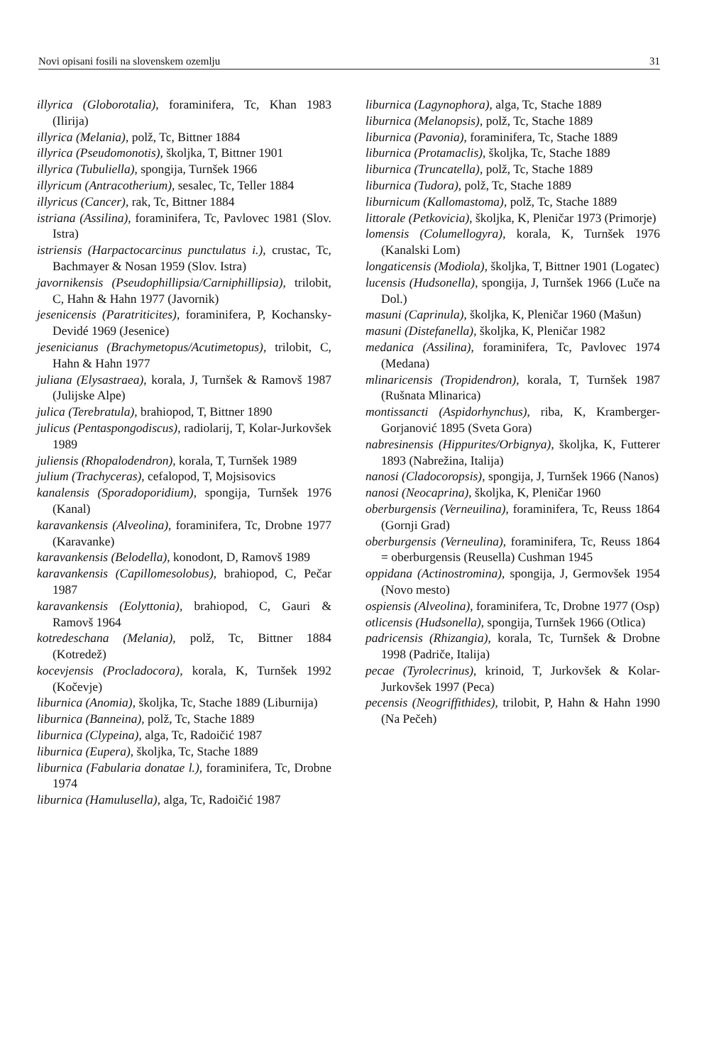Novi opisani fosili na slovenskem ozemlju 31
illyrica (Globorotalia), foraminifera, Tc, Khan 1983 (Ilirija)
illyrica (Melania), polž, Tc, Bittner 1884
illyrica (Pseudomonotis), školjka, T, Bittner 1901
illyrica (Tubuliella), spongija, Turnšek 1966
illyricum (Antracotherium), sesalec, Tc, Teller 1884
illyricus (Cancer), rak, Tc, Bittner 1884
istriana (Assilina), foraminifera, Tc, Pavlovec 1981 (Slov. Istra)
istriensis (Harpactocarcinus punctulatus i.), crustac, Tc, Bachmayer & Nosan 1959 (Slov. Istra)
javornikensis (Pseudophillipsia/Carniphillipsia), trilobit, C, Hahn & Hahn 1977 (Javornik)
jesenicensis (Paratriticites), foraminifera, P, Kochansky-Devidé 1969 (Jesenice)
jesenicianus (Brachymetopus/Acutimetopus), trilobit, C, Hahn & Hahn 1977
juliana (Elysastraea), korala, J, Turnšek & Ramovš 1987 (Julijske Alpe)
julica (Terebratula), brahiopod, T, Bittner 1890
julicus (Pentaspongodiscus), radiolarij, T, Kolar-Jurkovšek 1989
juliensis (Rhopalodendron), korala, T, Turnšek 1989
julium (Trachyceras), cefalopod, T, Mojsisovics
kanalensis (Sporadoporidium), spongija, Turnšek 1976 (Kanal)
karavankensis (Alveolina), foraminifera, Tc, Drobne 1977 (Karavanke)
karavankensis (Belodella), konodont, D, Ramovš 1989
karavankensis (Capillomesolobus), brahiopod, C, Pečar 1987
karavankensis (Eolyttonia), brahiopod, C, Gauri & Ramovš 1964
kotredeschana (Melania), polž, Tc, Bittner 1884 (Kotredež)
kocevjensis (Procladocora), korala, K, Turnšek 1992 (Kočevje)
liburnica (Anomia), školjka, Tc, Stache 1889 (Liburnija)
liburnica (Banneina), polž, Tc, Stache 1889
liburnica (Clypeina), alga, Tc, Radoičić 1987
liburnica (Eupera), školjka, Tc, Stache 1889
liburnica (Fabularia donatae l.), foraminifera, Tc, Drobne 1974
liburnica (Hamulusella), alga, Tc, Radoičić 1987
liburnica (Lagynophora), alga, Tc, Stache 1889
liburnica (Melanopsis), polž, Tc, Stache 1889
liburnica (Pavonia), foraminifera, Tc, Stache 1889
liburnica (Protamaclis), školjka, Tc, Stache 1889
liburnica (Truncatella), polž, Tc, Stache 1889
liburnica (Tudora), polž, Tc, Stache 1889
liburnicum (Kallomastoma), polž, Tc, Stache 1889
littorale (Petkovicia), školjka, K, Pleničar 1973 (Primorje)
lomensis (Columellogyra), korala, K, Turnšek 1976 (Kanalski Lom)
longaticensis (Modiola), školjka, T, Bittner 1901 (Logatec)
lucensis (Hudsonella), spongija, J, Turnšek 1966 (Luče na Dol.)
masuni (Caprinula), školjka, K, Pleničar 1960 (Mašun)
masuni (Distefanella), školjka, K, Pleničar 1982
medanica (Assilina), foraminifera, Tc, Pavlovec 1974 (Medana)
mlinaricensis (Tropidendron), korala, T, Turnšek 1987 (Rušnata Mlinarica)
montissancti (Aspidorhynchus), riba, K, Kramberger-Gorjanović 1895 (Sveta Gora)
nabresinensis (Hippurites/Orbignya), školjka, K, Futterer 1893 (Nabrežina, Italija)
nanosi (Cladocoropsis), spongija, J, Turnšek 1966 (Nanos)
nanosi (Neocaprina), školjka, K, Pleničar 1960
oberburgensis (Verneuilina), foraminifera, Tc, Reuss 1864 (Gornji Grad)
oberburgensis (Verneulina), foraminifera, Tc, Reuss 1864 = oberburgensis (Reusella) Cushman 1945
oppidana (Actinostromina), spongija, J, Germovšek 1954 (Novo mesto)
ospiensis (Alveolina), foraminifera, Tc, Drobne 1977 (Osp)
otlicensis (Hudsonella), spongija, Turnšek 1966 (Otlica)
padricensis (Rhizangia), korala, Tc, Turnšek & Drobne 1998 (Padriče, Italija)
pecae (Tyrolecrinus), krinoid, T, Jurkovšek & Kolar-Jurkovšek 1997 (Peca)
pecensis (Neogriffithides), trilobit, P, Hahn & Hahn 1990 (Na Pečeh)